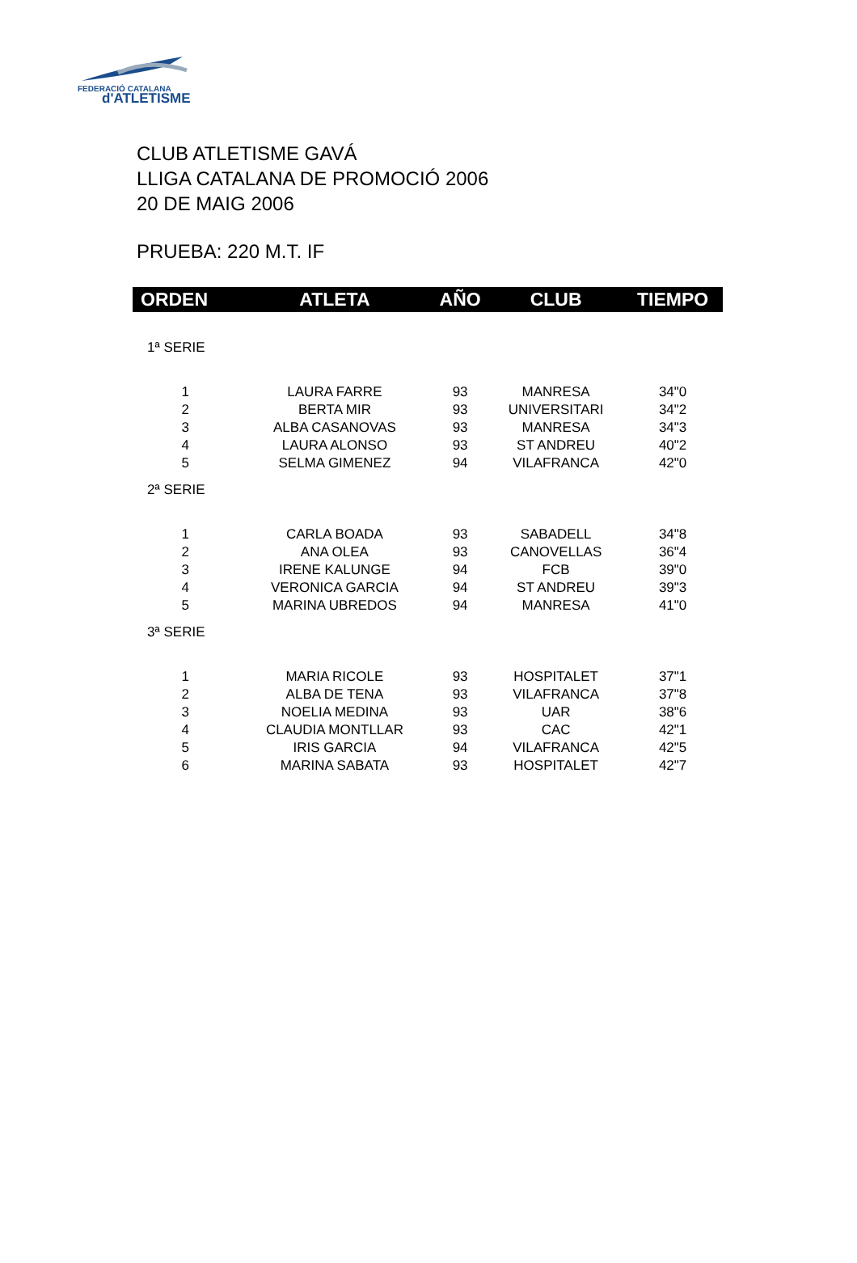FEDERACIÓ CATALANA
d'ATLETISME
CLUB ATLETISME GAVÁ
LLIGA CATALANA DE PROMOCIÓ 2006
20 DE MAIG 2006
PRUEBA: 220 M.T. IF
| ORDEN | ATLETA | AÑO | CLUB | TIEMPO |
| --- | --- | --- | --- | --- |
| 1ª SERIE | | | | |
| 1 | LAURA FARRE | 93 | MANRESA | 34"0 |
| 2 | BERTA MIR | 93 | UNIVERSITARI | 34"2 |
| 3 | ALBA CASANOVAS | 93 | MANRESA | 34"3 |
| 4 | LAURA ALONSO | 93 | ST ANDREU | 40"2 |
| 5 | SELMA GIMENEZ | 94 | VILAFRANCA | 42"0 |
| 2ª SERIE | | | | |
| 1 | CARLA BOADA | 93 | SABADELL | 34"8 |
| 2 | ANA OLEA | 93 | CANOVELLAS | 36"4 |
| 3 | IRENE KALUNGE | 94 | FCB | 39"0 |
| 4 | VERONICA GARCIA | 94 | ST ANDREU | 39"3 |
| 5 | MARINA UBREDOS | 94 | MANRESA | 41"0 |
| 3ª SERIE | | | | |
| 1 | MARIA RICOLE | 93 | HOSPITALET | 37"1 |
| 2 | ALBA DE TENA | 93 | VILAFRANCA | 37"8 |
| 3 | NOELIA MEDINA | 93 | UAR | 38"6 |
| 4 | CLAUDIA MONTLLAR | 93 | CAC | 42"1 |
| 5 | IRIS GARCIA | 94 | VILAFRANCA | 42"5 |
| 6 | MARINA SABATA | 93 | HOSPITALET | 42"7 |